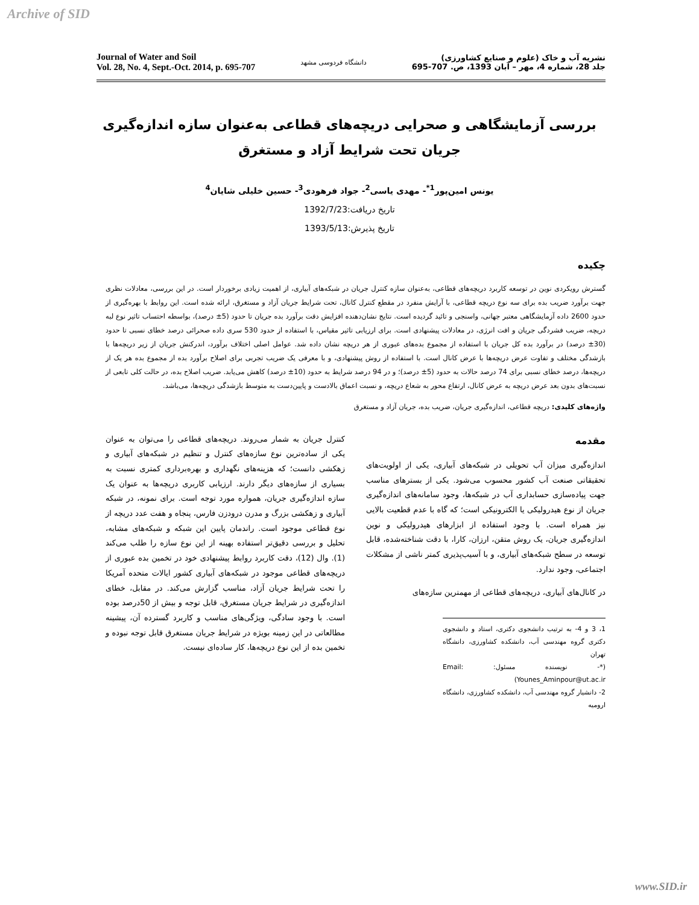Archive of SID
Journal of Water and Soil
Vol. 28, No. 4, Sept.-Oct. 2014, p. 695-707
دانشگاه فردوسی مشهد
نشریه آب و خاک (علوم و صنایع کشاورزی)
جلد 28، شماره 4، مهر – آبان 1393، ص. 707-695
بررسی آزمایشگاهی و صحرایی دریچه‌های قطاعی به‌عنوان سازه اندازه‌گیری جریان تحت شرایط آزاد و مستغرق
یونس امین‌پور<sup>1*</sup>- مهدی یاسی<sup>2</sup>- جواد فرهودی<sup>3</sup>- حسین خلیلی شایان<sup>4</sup>
تاریخ دریافت:1392/7/23
تاریخ پذیرش:1393/5/13
چکیده
گسترش رویکردی نوین در توسعه کاربرد دریچه‌های قطاعی، به‌عنوان سازه کنترل جریان در شبکه‌های آبیاری، از اهمیت زیادی برخوردار است. در این بررسی، معادلات نظری جهت برآورد ضریب بده برای سه نوع دریچه قطاعی، با آرایش منفرد در مقطع کنترل کانال، تحت شرایط جریان آزاد و مستغرق، ارائه شده است. این روابط با بهره‌گیری از حدود 2600 داده آزمایشگاهی معتبر جهانی، واسنجی و تائید گردیده است. نتایج نشان‌دهنده افزایش دقت برآورد بده جریان تا حدود (5± درصد)، بواسطه احتساب تاثیر نوع لبه دریچه، ضریب فشردگی جریان و افت انرژی، در معادلات پیشنهادی است. برای ارزیابی تاثیر مقیاس، با استفاده از حدود 530 سری داده صحرائی درصد خطای نسبی تا حدود (30± درصد) در برآورد بده کل جریان با استفاده از مجموع بده‌های عبوری از هر دریچه نشان داده شد. عوامل اصلی اختلاف برآورد، اندرکنش جریان از زیر دریچه‌ها با بازشدگی مختلف و تفاوت عرض دریچه‌ها با عرض کانال است. با استفاده از روش پیشنهادی، و با معرفی یک ضریب تجربی برای اصلاح برآورد بده از مجموع بده هر یک از دریچه‌ها، درصد خطای نسبی برای 74 درصد حالات به حدود (5± درصد)؛ و در 94 درصد شرایط به حدود (10± درصد) کاهش می‌یابد. ضریب اصلاح بده، در حالت کلی تابعی از نسبت‌های بدون بعد عرض دریچه به عرض کانال، ارتفاع محور به شعاع دریچه، و نسبت اعماق بالادست و پایین‌دست به متوسط بازشدگی دریچه‌ها، می‌باشد.
واژه‌های کلیدی: دریچه قطاعی، اندازه‌گیری جریان، ضریب بده، جریان آزاد و مستغرق
مقدمه
اندازه‌گیری میزان آب تحویلی در شبکه‌های آبیاری، یکی از اولویت‌های تحقیقاتی صنعت آب کشور محسوب می‌شود. یکی از بسترهای مناسب جهت پیاده‌سازی حسابداری آب در شبکه‌ها، وجود سامانه‌های اندازه‌گیری جریان از نوع هیدرولیکی یا الکترونیکی است؛ که گاه با عدم قطعیت بالایی نیز همراه است. با وجود استفاده از ابزارهای هیدرولیکی و نوین اندازه‌گیری جریان، یک روش متقن، ارزان، کارا، با دقت شناخته‌شده، قابل توسعه در سطح شبکه‌های آبیاری، و با آسیب‌پذیری کمتر ناشی از مشکلات اجتماعی، وجود ندارد.
در کانال‌های آبیاری، دریچه‌های قطاعی از مهمترین سازه‌های
1، 3 و 4- به ترتیب دانشجوی دکتری، استاد و دانشجوی دکتری گروه مهندسی آب، دانشکده کشاورزی، دانشگاه تهران
(*- نویسنده مسئول: Email: Younes_Aminpour@ut.ac.ir)
2- دانشیار گروه مهندسی آب، دانشکده کشاورزی، دانشگاه ارومیه
کنترل جریان به شمار می‌روند. دریچه‌های قطاعی را می‌توان به عنوان یکی از ساده‌ترین نوع سازه‌های کنترل و تنظیم در شبکه‌های آبیاری و زهکشی دانست؛ که هزینه‌های نگهداری و بهره‌برداری کمتری نسبت به بسیاری از سازه‌های دیگر دارند. ارزیابی کاربری دریچه‌ها به عنوان یک سازه اندازه‌گیری جریان، همواره مورد توجه است. برای نمونه، در شبکه آبیاری و زهکشی بزرگ و مدرن درودزن فارس، پنجاه و هفت عدد دریچه از نوع قطاعی موجود است. راندمان پایین این شبکه و شبکه‌های مشابه، تحلیل و بررسی دقیق‌تر استفاده بهینه از این نوع سازه را طلب می‌کند (1). وال (12)، دقت کاربرد روابط پیشنهادی خود در تخمین بده عبوری از دریچه‌های قطاعی موجود در شبکه‌های آبیاری کشور ایالات متحده آمریکا را تحت شرایط جریان آزاد، مناسب گزارش می‌کند. در مقابل، خطای اندازه‌گیری در شرایط جریان مستغرق، قابل توجه و بیش از 50درصد بوده است. با وجود سادگی، ویژگی‌های مناسب و کاربرد گسترده آن، پیشینه مطالعاتی در این زمینه بویژه در شرایط جریان مستغرق قابل توجه نبوده و تخمین بده از این نوع دریچه‌ها، کار ساده‌ای نیست.
www.SID.ir